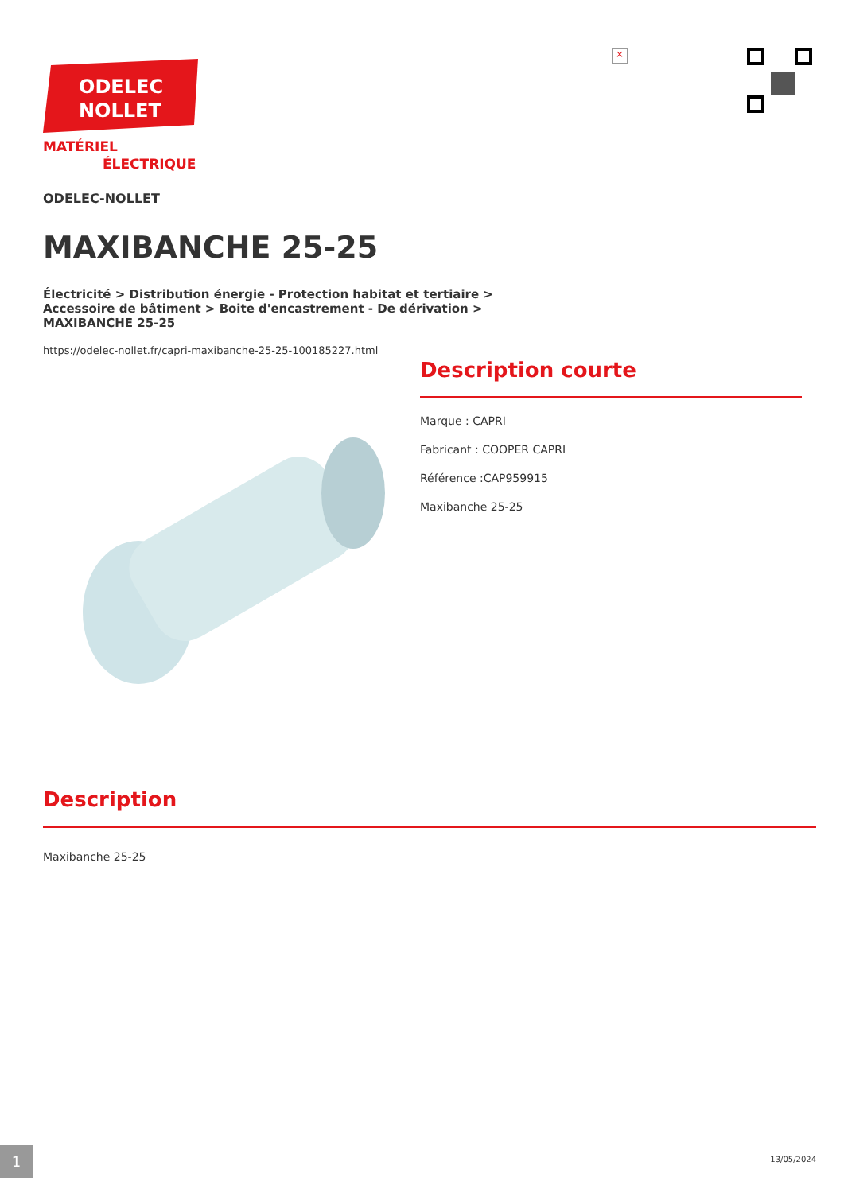ODELEC
NOLLET
MATÉRIEL
ÉLECTRIQUE
×
ODELEC-NOLLET
MAXIBANCHE 25-25
Électricité > Distribution énergie - Protection habitat et tertiaire > Accessoire de bâtiment > Boite d'encastrement - De dérivation > MAXIBANCHE 25-25
https://odelec-nollet.fr/capri-maxibanche-25-25-100185227.html
Description courte
Marque : CAPRI
Fabricant : COOPER CAPRI
Référence :CAP959915
Maxibanche 25-25
Description
Maxibanche 25-25
1 13/05/2024